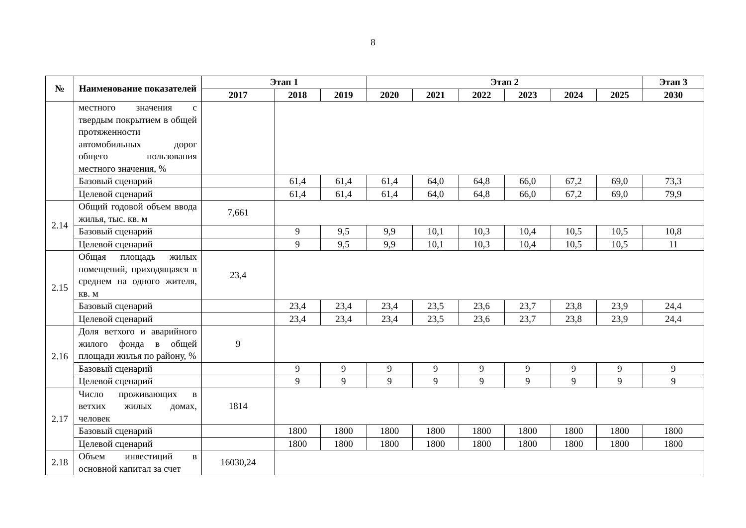8
| № | Наименование показателей | Этап 1 | | | Этап 2 | | | | | | Этап 3 |
| --- | --- | --- | --- | --- | --- | --- | --- | --- | --- | --- | --- |
| | | 2017 | 2018 | 2019 | 2020 | 2021 | 2022 | 2023 | 2024 | 2025 | 2030 |
| | местного значения с твердым покрытием в общей протяженности автомобильных дорог общего пользования местного значения, % | | | | | | | | | | |
| | Базовый сценарий | | 61,4 | 61,4 | 61,4 | 64,0 | 64,8 | 66,0 | 67,2 | 69,0 | 73,3 |
| | Целевой сценарий | | 61,4 | 61,4 | 61,4 | 64,0 | 64,8 | 66,0 | 67,2 | 69,0 | 79,9 |
| 2.14 | Общий годовой объем ввода жилья, тыс. кв. м | 7,661 | | | | | | | | | |
| | Базовый сценарий | | 9 | 9,5 | 9,9 | 10,1 | 10,3 | 10,4 | 10,5 | 10,5 | 10,8 |
| | Целевой сценарий | | 9 | 9,5 | 9,9 | 10,1 | 10,3 | 10,4 | 10,5 | 10,5 | 11 |
| 2.15 | Общая площадь жилых помещений, приходящаяся в среднем на одного жителя, кв. м | 23,4 | | | | | | | | | |
| | Базовый сценарий | | 23,4 | 23,4 | 23,4 | 23,5 | 23,6 | 23,7 | 23,8 | 23,9 | 24,4 |
| | Целевой сценарий | | 23,4 | 23,4 | 23,4 | 23,5 | 23,6 | 23,7 | 23,8 | 23,9 | 24,4 |
| 2.16 | Доля ветхого и аварийного жилого фонда в общей площади жилья по району, % | 9 | | | | | | | | | |
| | Базовый сценарий | | 9 | 9 | 9 | 9 | 9 | 9 | 9 | 9 | 9 |
| | Целевой сценарий | | 9 | 9 | 9 | 9 | 9 | 9 | 9 | 9 | 9 |
| 2.17 | Число проживающих в ветхих жилых домах, человек | 1814 | | | | | | | | | |
| | Базовый сценарий | | 1800 | 1800 | 1800 | 1800 | 1800 | 1800 | 1800 | 1800 | 1800 |
| | Целевой сценарий | | 1800 | 1800 | 1800 | 1800 | 1800 | 1800 | 1800 | 1800 | 1800 |
| 2.18 | Объем инвестиций в основной капитал за счет | 16030,24 | | | | | | | | | |